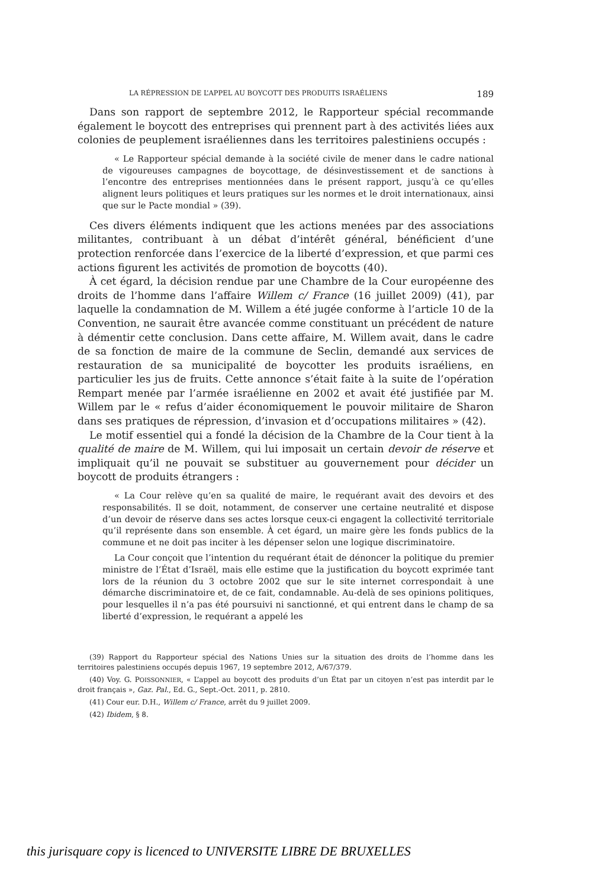LA RÉPRESSION DE L’APPEL AU BOYCOTT DES PRODUITS ISRAÉLIENS 189
Dans son rapport de septembre 2012, le Rapporteur spécial recommande également le boycott des entreprises qui prennent part à des activités liées aux colonies de peuplement israéliennes dans les territoires palestiniens occupés :
« Le Rapporteur spécial demande à la société civile de mener dans le cadre national de vigoureuses campagnes de boycottage, de désinvestissement et de sanctions à l’encontre des entreprises mentionnées dans le présent rapport, jusqu’à ce qu’elles alignent leurs politiques et leurs pratiques sur les normes et le droit internationaux, ainsi que sur le Pacte mondial » (39).
Ces divers éléments indiquent que les actions menées par des associations militantes, contribuant à un débat d’intérêt général, bénéficient d’une protection renforcée dans l’exercice de la liberté d’expression, et que parmi ces actions figurent les activités de promotion de boycotts (40).
À cet égard, la décision rendue par une Chambre de la Cour européenne des droits de l’homme dans l’affaire Willem c/ France (16 juillet 2009) (41), par laquelle la condamnation de M. Willem a été jugée conforme à l’article 10 de la Convention, ne saurait être avancée comme constituant un précédent de nature à démentir cette conclusion. Dans cette affaire, M. Willem avait, dans le cadre de sa fonction de maire de la commune de Seclin, demandé aux services de restauration de sa municipalité de boycotter les produits israéliens, en particulier les jus de fruits. Cette annonce s’était faite à la suite de l’opération Rempart menée par l’armée israélienne en 2002 et avait été justifiée par M. Willem par le « refus d’aider économiquement le pouvoir militaire de Sharon dans ses pratiques de répression, d’invasion et d’occupations militaires » (42).
Le motif essentiel qui a fondé la décision de la Chambre de la Cour tient à la qualité de maire de M. Willem, qui lui imposait un certain devoir de réserve et impliquait qu’il ne pouvait se substituer au gouvernement pour décider un boycott de produits étrangers :
« La Cour relève qu’en sa qualité de maire, le requérant avait des devoirs et des responsabilités. Il se doit, notamment, de conserver une certaine neutralité et dispose d’un devoir de réserve dans ses actes lorsque ceux-ci engagent la collectivité territoriale qu’il représente dans son ensemble. À cet égard, un maire gère les fonds publics de la commune et ne doit pas inciter à les dépenser selon une logique discriminatoire.
La Cour conçoit que l’intention du requérant était de dénoncer la politique du premier ministre de l’État d’Israël, mais elle estime que la justification du boycott exprimée tant lors de la réunion du 3 octobre 2002 que sur le site internet correspondait à une démarche discriminatoire et, de ce fait, condamnable. Au-delà de ses opinions politiques, pour lesquelles il n’a pas été poursuivi ni sanctionné, et qui entrent dans le champ de sa liberté d’expression, le requérant a appelé les
(39) Rapport du Rapporteur spécial des Nations Unies sur la situation des droits de l’homme dans les territoires palestiniens occupés depuis 1967, 19 septembre 2012, A/67/379.
(40) Voy. G. POISSONNIER, « L’appel au boycott des produits d’un État par un citoyen n’est pas interdit par le droit français », Gaz. Pal., Ed. G., Sept.-Oct. 2011, p. 2810.
(41) Cour eur. D.H., Willem c/ France, arrêt du 9 juillet 2009.
(42) Ibidem, § 8.
this jurisquare copy is licenced to UNIVERSITE LIBRE DE BRUXELLES